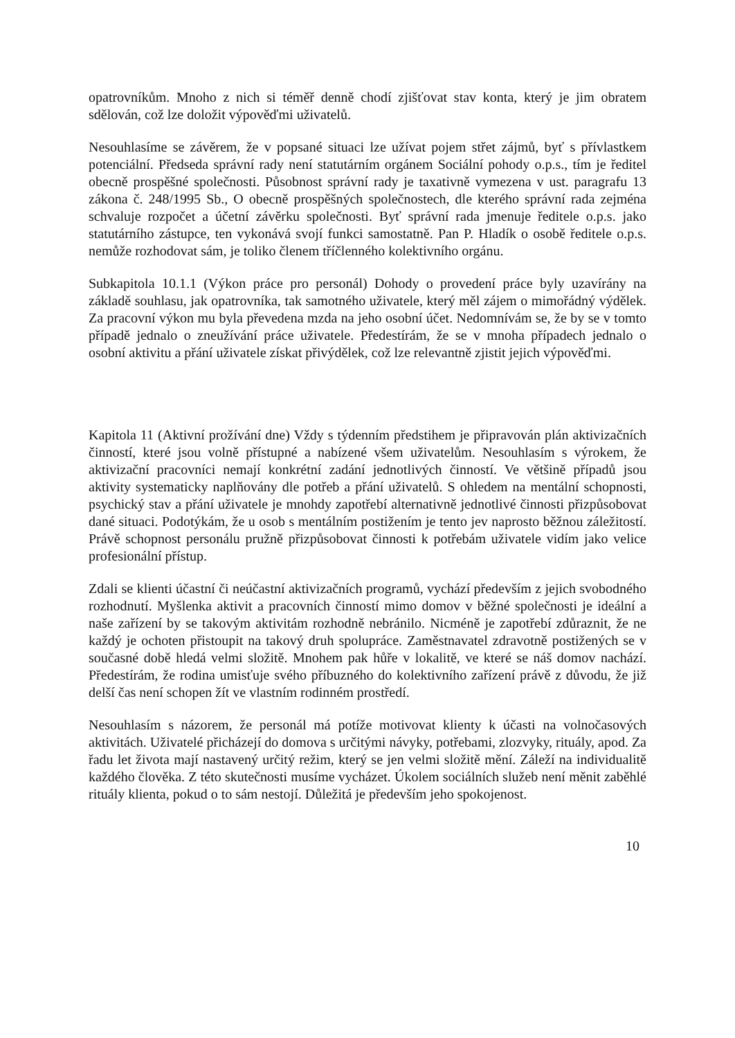opatrovníkům. Mnoho z nich si téměř denně chodí zjišťovat stav konta, který je jim obratem sdělován, což lze doložit výpověďmi uživatelů.
Nesouhlasíme se závěrem, že v popsané situaci lze užívat pojem střet zájmů, byť s přívlastkem potenciální. Předseda správní rady není statutárním orgánem Sociální pohody o.p.s., tím je ředitel obecně prospěšné společnosti. Působnost správní rady je taxativně vymezena v ust. paragrafu 13 zákona č. 248/1995 Sb., O obecně prospěšných společnostech, dle kterého správní rada zejména schvaluje rozpočet a účetní závěrku společnosti. Byť správní rada jmenuje ředitele o.p.s. jako statutárního zástupce, ten vykonává svojí funkci samostatně. Pan P. Hladík o osobě ředitele o.p.s. nemůže rozhodovat sám, je toliko členem tříčlenného kolektivního orgánu.
Subkapitola 10.1.1 (Výkon práce pro personál) Dohody o provedení práce byly uzavírány na základě souhlasu, jak opatrovníka, tak samotného uživatele, který měl zájem o mimořádný výdělek. Za pracovní výkon mu byla převedena mzda na jeho osobní účet. Nedomnívám se, že by se v tomto případě jednalo o zneužívání práce uživatele. Předestírám, že se v mnoha případech jednalo o osobní aktivitu a přání uživatele získat přivýdělek, což lze relevantně zjistit jejich výpověďmi.
Kapitola 11 (Aktivní prožívání dne) Vždy s týdenním předstihem je připravován plán aktivizačních činností, které jsou volně přístupné a nabízené všem uživatelům. Nesouhlasím s výrokem, že aktivizační pracovníci nemají konkrétní zadání jednotlivých činností. Ve většině případů jsou aktivity systematicky naplňovány dle potřeb a přání uživatelů. S ohledem na mentální schopnosti, psychický stav a přání uživatele je mnohdy zapotřebí alternativně jednotlivé činnosti přizpůsobovat dané situaci. Podotýkám, že u osob s mentálním postižením je tento jev naprosto běžnou záležitostí. Právě schopnost personálu pružně přizpůsobovat činnosti k potřebám uživatele vidím jako velice profesionální přístup.
Zdali se klienti účastní či neúčastní aktivizačních programů, vychází především z jejich svobodného rozhodnutí. Myšlenka aktivit a pracovních činností mimo domov v běžné společnosti je ideální a naše zařízení by se takovým aktivitám rozhodně nebránilo. Nicméně je zapotřebí zdůraznit, že ne každý je ochoten přistoupit na takový druh spolupráce. Zaměstnavatel zdravotně postižených se v současné době hledá velmi složitě. Mnohem pak hůře v lokalitě, ve které se náš domov nachází. Předestírám, že rodina umisťuje svého příbuzného do kolektivního zařízení právě z důvodu, že již delší čas není schopen žít ve vlastním rodinném prostředí.
Nesouhlasím s názorem, že personál má potíže motivovat klienty k účasti na volnočasových aktivitách. Uživatelé přicházejí do domova s určitými návyky, potřebami, zlozvyky, rituály, apod. Za řadu let života mají nastavený určitý režim, který se jen velmi složitě mění. Záleží na individualitě každého člověka. Z této skutečnosti musíme vycházet. Úkolem sociálních služeb není měnit zaběhlé rituály klienta, pokud o to sám nestojí. Důležitá je především jeho spokojenost.
10